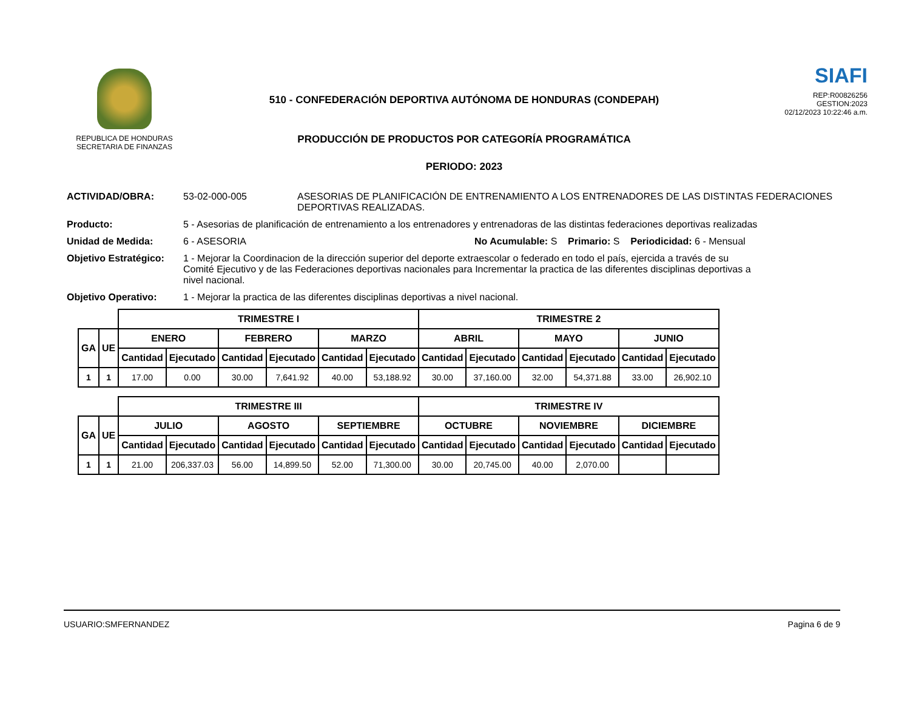REPUBLICA DE HONDURAS
SECRETARIA DE FINANZAS
510 - CONFEDERACIÓN DEPORTIVA AUTÓNOMA DE HONDURAS (CONDEPAH)
PRODUCCIÓN DE PRODUCTOS POR CATEGORÍA PROGRAMÁTICA
PERIODO: 2023
SIAFI
REP:R00826256
GESTION:2023
02/12/2023 10:22:46 a.m.
ACTIVIDAD/OBRA: 53-02-000-005 ASESORIAS DE PLANIFICACIÓN DE ENTRENAMIENTO A LOS ENTRENADORES DE LAS DISTINTAS FEDERACIONES DEPORTIVAS REALIZADAS.
Producto: 5 - Asesorias de planificación de entrenamiento a los entrenadores y entrenadoras de las distintas federaciones deportivas realizadas
Unidad de Medida: 6 - ASESORIA No Acumulable: S Primario: S Periodicidad: 6 - Mensual
Objetivo Estratégico:
1 - Mejorar la Coordinacion de la dirección superior del deporte extraescolar o federado en todo el país, ejercida a través de su Comité Ejecutivo y de las Federaciones deportivas nacionales para Incrementar la practica de las diferentes disciplinas deportivas a nivel nacional.
Objetivo Operativo: 1 - Mejorar la practica de las diferentes disciplinas deportivas a nivel nacional.
| | | TRIMESTRE I | | | | | | TRIMESTRE 2 | | | | | |
| --- | --- | --- | --- | --- | --- | --- | --- | --- | --- | --- | --- | --- | --- |
| GA | UE | ENERO | | FEBRERO | | MARZO | | ABRIL | | MAYO | | JUNIO | |
| | | Cantidad | Ejecutado | Cantidad | Ejecutado | Cantidad | Ejecutado | Cantidad | Ejecutado | Cantidad | Ejecutado | Cantidad | Ejecutado |
| 1 | 1 | 17.00 | 0.00 | 30.00 | 7,641.92 | 40.00 | 53,188.92 | 30.00 | 37,160.00 | 32.00 | 54,371.88 | 33.00 | 26,902.10 |
| | | TRIMESTRE III | | | | | | TRIMESTRE IV | | | | | |
| --- | --- | --- | --- | --- | --- | --- | --- | --- | --- | --- | --- | --- | --- |
| GA | UE | JULIO | | AGOSTO | | SEPTIEMBRE | | OCTUBRE | | NOVIEMBRE | | DICIEMBRE | |
| | | Cantidad | Ejecutado | Cantidad | Ejecutado | Cantidad | Ejecutado | Cantidad | Ejecutado | Cantidad | Ejecutado | Cantidad | Ejecutado |
| 1 | 1 | 21.00 | 206,337.03 | 56.00 | 14,899.50 | 52.00 | 71,300.00 | 30.00 | 20,745.00 | 40.00 | 2,070.00 | | |
USUARIO:SMFERNANDEZ Pagina 6 de 9